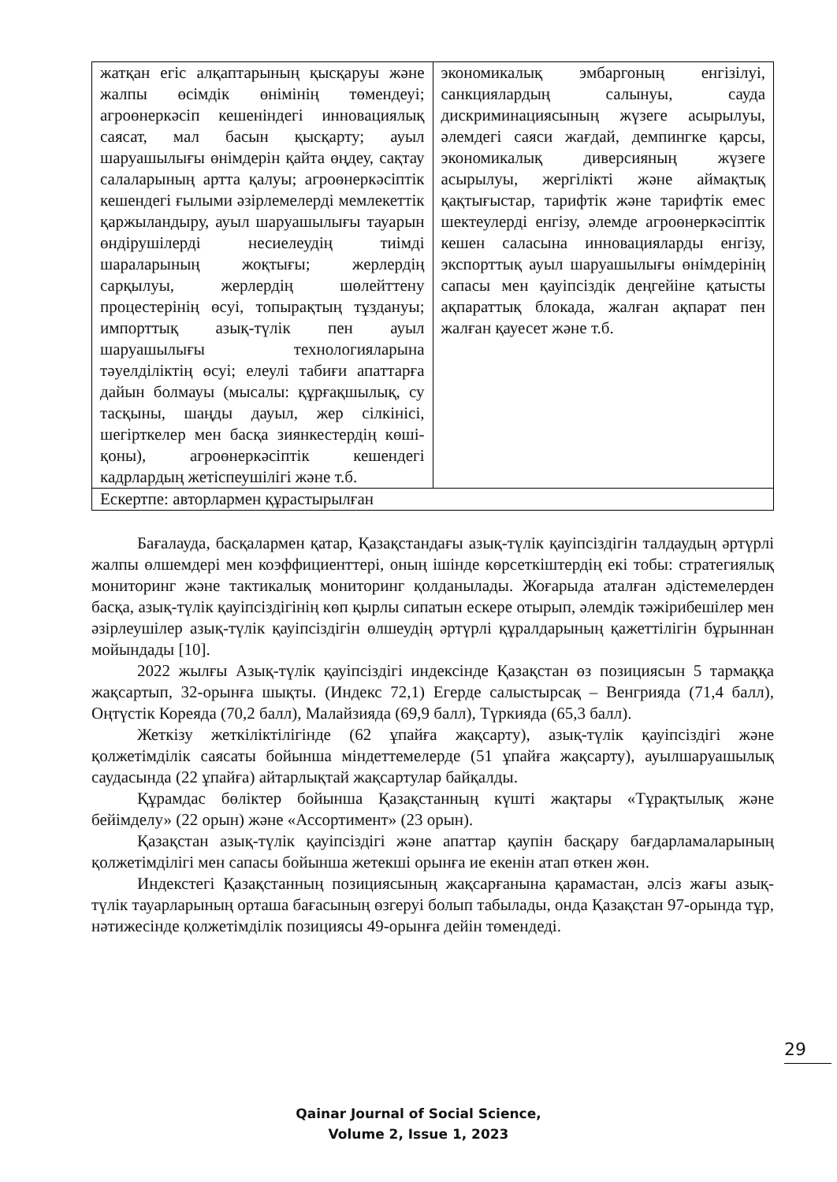| жатқан егіс алқаптарының қысқаруы және жалпы өсімдік өнімінің төмендеуі; агроөнеркәсіп кешеніндегі инновациялық саясат, мал басын қысқарту; ауыл шаруашылығы өнімдерін қайта өңдеу, сақтау салаларының артта қалуы; агроөнеркәсіптік кешендегі ғылыми әзірлемелерді мемлекеттік қаржыландыру, ауыл шаруашылығы тауарын өндірушілерді несиелеудің тиімді шараларының жоқтығы; жерлердің сарқылуы, жерлердің шөлейттену процестерінің өсуі, топырақтың тұздануы; импорттық азық-түлік пен ауыл шаруашылығы технологияларына тәуелділіктің өсуі; елеулі табиғи апаттарға дайын болмауы (мысалы: құрғақшылық, су тасқыны, шаңды дауыл, жер сілкінісі, шегірткелер мен басқа зиянкестердің көші-қоны), агроөнеркәсіптік кешендегі кадрлардың жетіспеушілігі және т.б. | экономикалық эмбаргоның енгізілуі, санкциялардың салынуы, сауда дискриминациясының жүзеге асырылуы, әлемдегі саяси жағдай, демпингке қарсы, экономикалық диверсияның жүзеге асырылуы, жергілікті және аймақтық қақтығыстар, тарифтік және тарифтік емес шектеулерді енгізу, әлемде агроөнеркәсіптік кешен саласына инновацияларды енгізу, экспорттық ауыл шаруашылығы өнімдерінің сапасы мен қауіпсіздік деңгейіне қатысты ақпараттық блокада, жалған ақпарат пен жалған қауесет және т.б. |
| Ескертпе: авторлармен құрастырылған | |
Бағалауда, басқалармен қатар, Қазақстандағы азық-түлік қауіпсіздігін талдаудың әртүрлі жалпы өлшемдері мен коэффициенттері, оның ішінде көрсеткіштердің екі тобы: стратегиялық мониторинг және тактикалық мониторинг қолданылады. Жоғарыда аталған әдістемелерден басқа, азық-түлік қауіпсіздігінің көп қырлы сипатын ескере отырып, әлемдік тәжірибешілер мен әзірлеушілер азық-түлік қауіпсіздігін өлшеудің әртүрлі құралдарының қажеттілігін бұрыннан мойындады [10].
2022 жылғы Азық-түлік қауіпсіздігі индексінде Қазақстан өз позициясын 5 тармаққа жақсартып, 32-орынға шықты. (Индекс 72,1) Егерде салыстырсақ – Венгрияда (71,4 балл), Оңтүстік Кореяда (70,2 балл), Малайзияда (69,9 балл), Түркияда (65,3 балл).
Жеткізу жеткіліктілігінде (62 ұпайға жақсарту), азық-түлік қауіпсіздігі және қолжетімділік саясаты бойынша міндеттемелерде (51 ұпайға жақсарту), ауылшаруашылық саудасында (22 ұпайға) айтарлықтай жақсартулар байқалды.
Құрамдас бөліктер бойынша Қазақстанның күшті жақтары «Тұрақтылық және бейімделу» (22 орын) және «Ассортимент» (23 орын).
Қазақстан азық-түлік қауіпсіздігі және апаттар қаупін басқару бағдарламаларының қолжетімділігі мен сапасы бойынша жетекші орынға ие екенін атап өткен жөн.
Индекстегі Қазақстанның позициясының жақсарғанына қарамастан, әлсіз жағы азық-түлік тауарларының орташа бағасының өзгеруі болып табылады, онда Қазақстан 97-орында тұр, нәтижесінде қолжетімділік позициясы 49-орынға дейін төмендеді.
29
Qainar Journal of Social Science,
Volume 2, Issue 1, 2023